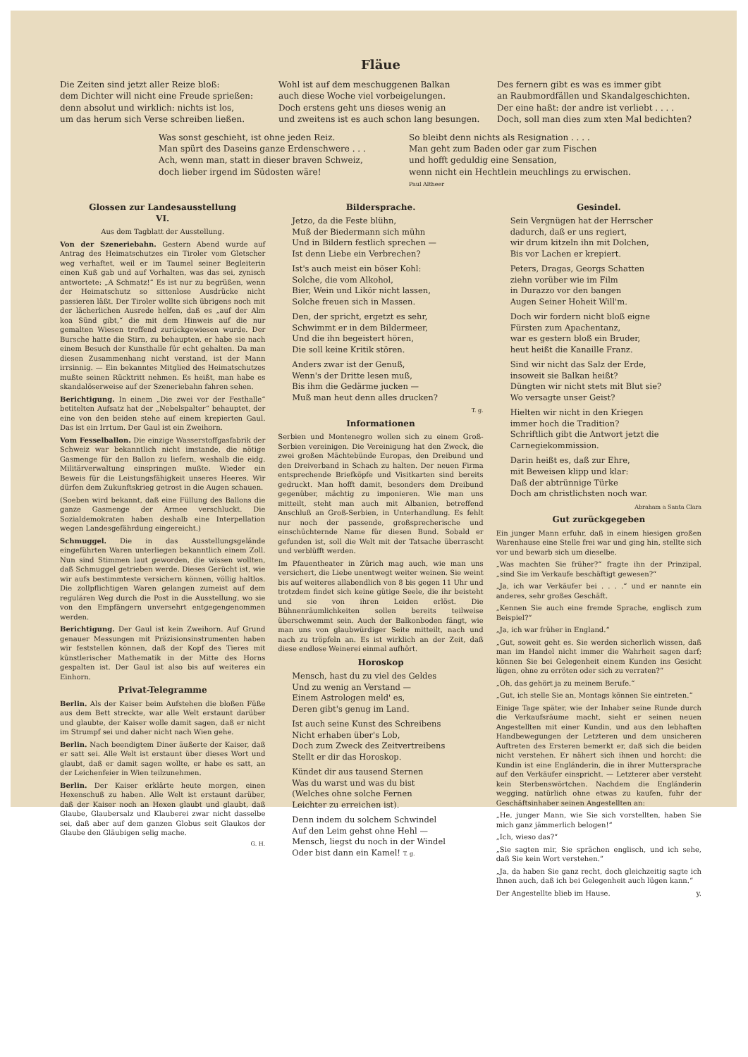Fläue
Die Zeiten sind jetzt aller Reize bloß:
dem Dichter will nicht eine Freude sprießen:
denn absolut und wirklich: nichts ist los,
um das herum sich Verse schreiben ließen.
Wohl ist auf dem meschuggenen Balkan
auch diese Woche viel vorbeigelungen.
Doch erstens geht uns dieses wenig an
und zweitens ist es auch schon lang besungen.
Des fernern gibt es was es immer gibt
an Raubmordfällen und Skandalgeschichten.
Der eine haßt: der andre ist verliebt . . . .
Doch, soll man dies zum xten Mal bedichten?
Was sonst geschieht, ist ohne jeden Reiz.
Man spürt des Daseins ganze Erdenschwere . . .
Ach, wenn man, statt in dieser braven Schweiz,
doch lieber irgend im Südosten wäre!
So bleibt denn nichts als Resignation . . . .
Man geht zum Baden oder gar zum Fischen
und hofft geduldig eine Sensation,
wenn nicht ein Hechtlein meuchlings zu erwischen. Paul Altheer
Glossen zur Landesausstellung
VI.
Aus dem Tagblatt der Ausstellung.
Von der Szeneriebahn. Gestern Abend wurde auf Antrag des Heimatschutzes ein Tiroler vom Gletscher weg verhaftet, weil er im Taumel seiner Begleiterin einen Kuß gab und auf Vorhalten, was das sei, zynisch antwortete: „A Schmatz!“ Es ist nur zu begrüßen, wenn der Heimatschutz so sittenlose Ausdrücke nicht passieren läßt. Der Tiroler wollte sich übrigens noch mit der lächerlichen Ausrede helfen, daß es „auf der Alm koa Sünd gibt,“ die mit dem Hinweis auf die nur gemalten Wiesen treffend zurückgewiesen wurde. Der Bursche hatte die Stirn, zu behaupten, er habe sie nach einem Besuch der Kunsthalle für echt gehalten. Da man diesen Zusammenhang nicht verstand, ist der Mann irrsinnig. — Ein bekanntes Mitglied des Heimatschutzes mußte seinen Rücktritt nehmen. Es heißt, man habe es skandalöserweise auf der Szeneriebahn fahren sehen.
Berichtigung. In einem „Die zwei vor der Festhalle“ betitelten Aufsatz hat der „Nebelspalter“ behauptet, der eine von den beiden stehe auf einem krepierten Gaul. Das ist ein Irrtum. Der Gaul ist ein Zweihorn.
Vom Fesselballon. Die einzige Wasserstoffgasfabrik der Schweiz war bekanntlich nicht imstande, die nötige Gasmenge für den Ballon zu liefern, weshalb die eidg. Militärverwaltung einspringen mußte. Wieder ein Beweis für die Leistungsfähigkeit unseres Heeres. Wir dürfen dem Zukunftskrieg getrost in die Augen schauen.
(Soeben wird bekannt, daß eine Füllung des Ballons die ganze Gasmenge der Armee verschluckt. Die Sozialdemokraten haben deshalb eine Interpellation wegen Landesgefährdung eingereicht.)
Schmuggel. Die in das Ausstellungsgelände eingeführten Waren unterliegen bekanntlich einem Zoll. Nun sind Stimmen laut geworden, die wissen wollten, daß Schmuggel getrieben werde. Dieses Gerücht ist, wie wir aufs bestimmteste versichern können, völlig haltlos. Die zollpflichtigen Waren gelangen zumeist auf dem regulären Weg durch die Post in die Ausstellung, wo sie von den Empfängern unversehrt entgegengenommen werden.
Berichtigung. Der Gaul ist kein Zweihorn. Auf Grund genauer Messungen mit Präzisionsinstrumenten haben wir feststellen können, daß der Kopf des Tieres mit künstlerischer Mathematik in der Mitte des Horns gespalten ist. Der Gaul ist also bis auf weiteres ein Einhorn.
Privat-Telegramme
Berlin. Als der Kaiser beim Aufstehen die bloßen Füße aus dem Bett streckte, war alle Welt erstaunt darüber und glaubte, der Kaiser wolle damit sagen, daß er nicht im Strumpf sei und daher nicht nach Wien gehe.
Berlin. Nach beendigtem Diner äußerte der Kaiser, daß er satt sei. Alle Welt ist erstaunt über dieses Wort und glaubt, daß er damit sagen wollte, er habe es satt, an der Leichenfeier in Wien teilzunehmen.
Berlin. Der Kaiser erklärte heute morgen, einen Hexenschuß zu haben. Alle Welt ist erstaunt darüber, daß der Kaiser noch an Hexen glaubt und glaubt, daß Glaube, Glaubersalz und Klauberei zwar nicht dasselbe sei, daß aber auf dem ganzen Globus seit Glaukos der Glaube den Gläubigen selig mache.
G. H.
Bildersprache.
Jetzo, da die Feste blühn,
Muß der Biedermann sich mühn
Und in Bildern festlich sprechen —
Ist denn Liebe ein Verbrechen?
Ist's auch meist ein böser Kohl:
Solche, die vom Alkohol,
Bier, Wein und Likör nicht lassen,
Solche freuen sich in Massen.
Den, der spricht, ergetzt es sehr,
Schwimmt er in dem Bildermeer,
Und die ihn begeistert hören,
Die soll keine Kritik stören.
Anders zwar ist der Genuß,
Wenn's der Dritte lesen muß,
Bis ihm die Gedärme jucken —
Muß man heut denn alles drucken?
T. g.
Informationen
Serbien und Montenegro wollen sich zu einem Groß-Serbien vereinigen. Die Vereinigung hat den Zweck, die zwei großen Mächtebünde Europas, den Dreibund und den Dreiverband in Schach zu halten. Der neuen Firma entsprechende Briefköpfe und Visitkarten sind bereits gedruckt. Man hofft damit, besonders dem Dreibund gegenüber, mächtig zu imponieren. Wie man uns mitteilt, steht man auch mit Albanien, betreffend Anschluß an Groß-Serbien, in Unterhandlung. Es fehlt nur noch der passende, großsprecherische und einschüchternde Name für diesen Bund. Sobald er gefunden ist, soll die Welt mit der Tatsache überrascht und verblüfft werden.
Im Pfauentheater in Zürich mag auch, wie man uns versichert, die Liebe unentwegt weiter weinen. Sie weint bis auf weiteres allabendlich von 8 bis gegen 11 Uhr und trotzdem findet sich keine gütige Seele, die ihr beisteht und sie von ihren Leiden erlöst. Die Bühnenräumlichkeiten sollen bereits teilweise überschwemmt sein. Auch der Balkonboden fängt, wie man uns von glaubwürdiger Seite mitteilt, nach und nach zu tröpfeln an. Es ist wirklich an der Zeit, daß diese endlose Weinerei einmal aufhört.
Horoskop
Mensch, hast du zu viel des Geldes
Und zu wenig an Verstand —
Einem Astrologen meld' es,
Deren gibt's genug im Land.
Ist auch seine Kunst des Schreibens
Nicht erhaben über's Lob,
Doch zum Zweck des Zeitvertreibens
Stellt er dir das Horoskop.
Kündet dir aus tausend Sternen
Was du warst und was du bist
(Welches ohne solche Fernen
Leichter zu erreichen ist).
Denn indem du solchem Schwindel
Auf den Leim gehst ohne Hehl —
Mensch, liegst du noch in der Windel
Oder bist dann ein Kamel! T. g.
Gesindel.
Sein Vergnügen hat der Herrscher
dadurch, daß er uns regiert,
wir drum kitzeln ihn mit Dolchen,
Bis vor Lachen er krepiert.
Peters, Dragas, Georgs Schatten
ziehn vorüber wie im Film
in Durazzo vor den bangen
Augen Seiner Hoheit Will'm.
Doch wir fordern nicht bloß eigne
Fürsten zum Apachentanz,
war es gestern bloß ein Bruder,
heut heißt die Kanaille Franz.
Sind wir nicht das Salz der Erde,
insoweit sie Balkan heißt?
Düngten wir nicht stets mit Blut sie?
Wo versagte unser Geist?
Hielten wir nicht in den Kriegen
immer hoch die Tradition?
Schriftlich gibt die Antwort jetzt die
Carnegiekommission.
Darin heißt es, daß zur Ehre,
mit Beweisen klipp und klar:
Daß der abtrünnige Türke
Doch am christlichsten noch war.
Abraham a Santa Clara
Gut zurückgegeben
Ein junger Mann erfuhr, daß in einem hiesigen großen Warenhause eine Stelle frei war und ging hin, stellte sich vor und bewarb sich um dieselbe.
„Was machten Sie früher?“ fragte ihn der Prinzipal, „sind Sie im Verkaufe beschäftigt gewesen?“
„Ja, ich war Verkäufer bei . . . .“ und er nannte ein anderes, sehr großes Geschäft.
„Kennen Sie auch eine fremde Sprache, englisch zum Beispiel?“
„Ja, ich war früher in England.“
„Gut, soweit geht es. Sie werden sicherlich wissen, daß man im Handel nicht immer die Wahrheit sagen darf; können Sie bei Gelegenheit einem Kunden ins Gesicht lügen, ohne zu erröten oder sich zu verraten?“
„Oh, das gehört ja zu meinem Berufe.“
„Gut, ich stelle Sie an, Montags können Sie eintreten.“
Einige Tage später, wie der Inhaber seine Runde durch die Verkaufsräume macht, sieht er seinen neuen Angestellten mit einer Kundin, und aus den lebhaften Handbewegungen der Letzteren und dem unsicheren Auftreten des Ersteren bemerkt er, daß sich die beiden nicht verstehen. Er nähert sich ihnen und horcht: die Kundin ist eine Engländerin, die in ihrer Muttersprache auf den Verkäufer einspricht. — Letzterer aber versteht kein Sterbenswörtchen. Nachdem die Engländerin wegging, natürlich ohne etwas zu kaufen, fuhr der Geschäftsinhaber seinen Angestellten an:
„He, junger Mann, wie Sie sich vorstellten, haben Sie mich ganz jämmerlich belogen!“
„Ich, wieso das?“
„Sie sagten mir, Sie sprächen englisch, und ich sehe, daß Sie kein Wort verstehen.“
„Ja, da haben Sie ganz recht, doch gleichzeitig sagte ich Ihnen auch, daß ich bei Gelegenheit auch lügen kann.“
Der Angestellte blieb im Hause. y.